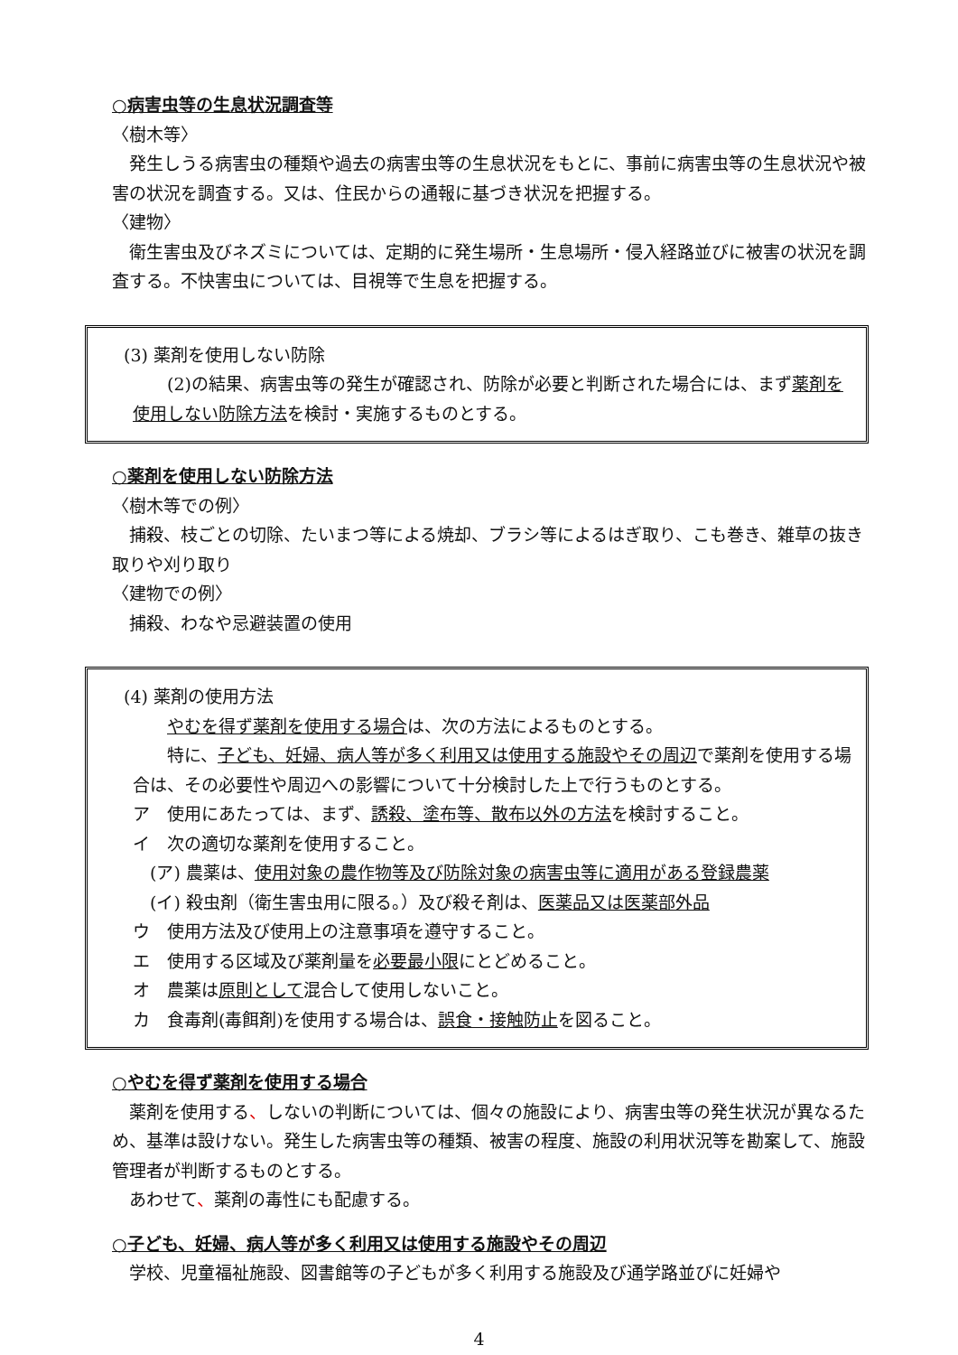○病害虫等の生息状況調査等
〈樹木等〉
発生しうる病害虫の種類や過去の病害虫等の生息状況をもとに、事前に病害虫等の生息状況や被害の状況を調査する。又は、住民からの通報に基づき状況を把握する。
〈建物〉
衛生害虫及びネズミについては、定期的に発生場所・生息場所・侵入経路並びに被害の状況を調査する。不快害虫については、目視等で生息を把握する。
(3) 薬剤を使用しない防除
(2)の結果、病害虫等の発生が確認され、防除が必要と判断された場合には、まず薬剤を使用しない防除方法を検討・実施するものとする。
○薬剤を使用しない防除方法
〈樹木等での例〉
捕殺、枝ごとの切除、たいまつ等による焼却、ブラシ等によるはぎ取り、こも巻き、雑草の抜き取りや刈り取り
〈建物での例〉
捕殺、わなや忌避装置の使用
(4) 薬剤の使用方法
やむを得ず薬剤を使用する場合は、次の方法によるものとする。
特に、子ども、妊婦、病人等が多く利用又は使用する施設やその周辺で薬剤を使用する場合は、その必要性や周辺への影響について十分検討した上で行うものとする。
ア　使用にあたっては、まず、誘殺、塗布等、散布以外の方法を検討すること。
イ　次の適切な薬剤を使用すること。
　(ア) 農薬は、使用対象の農作物等及び防除対象の病害虫等に適用がある登録農薬
　(イ) 殺虫剤（衛生害虫用に限る。）及び殺そ剤は、医薬品又は医薬部外品
ウ　使用方法及び使用上の注意事項を遵守すること。
エ　使用する区域及び薬剤量を必要最小限にとどめること。
オ　農薬は原則として混合して使用しないこと。
カ　食毒剤(毒餌剤)を使用する場合は、誤食・接触防止を図ること。
○やむを得ず薬剤を使用する場合
薬剤を使用する、しないの判断については、個々の施設により、病害虫等の発生状況が異なるため、基準は設けない。発生した病害虫等の種類、被害の程度、施設の利用状況等を勘案して、施設管理者が判断するものとする。
あわせて、薬剤の毒性にも配慮する。
○子ども、妊婦、病人等が多く利用又は使用する施設やその周辺
学校、児童福祉施設、図書館等の子どもが多く利用する施設及び通学路並びに妊婦や
4